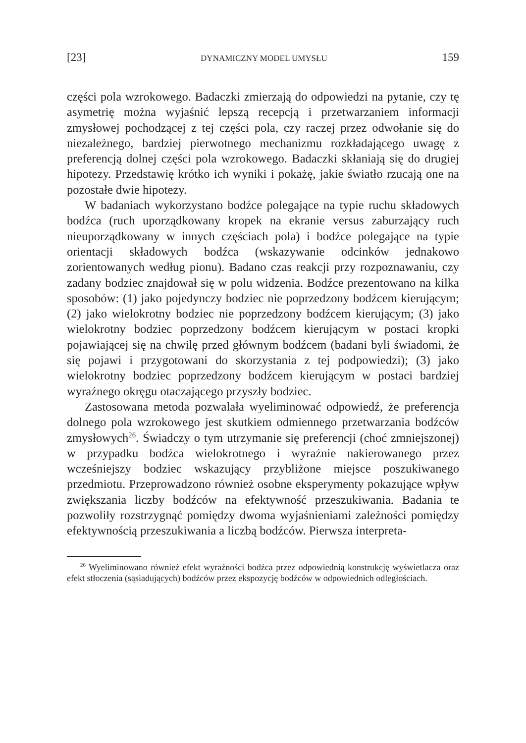[23] DYNAMICZNY MODEL UMYSŁU 159
części pola wzrokowego. Badaczki zmierzają do odpowiedzi na pytanie, czy tę asymetrię można wyjaśnić lepszą recepcją i przetwarzaniem informacji zmysłowej pochodzącej z tej części pola, czy raczej przez odwołanie się do niezależnego, bardziej pierwotnego mechanizmu rozkładającego uwagę z preferencją dolnej części pola wzrokowego. Badaczki skłaniają się do drugiej hipotezy. Przedstawię krótko ich wyniki i pokażę, jakie światło rzucają one na pozostałe dwie hipotezy.
W badaniach wykorzystano bodźce polegające na typie ruchu składowych bodźca (ruch uporządkowany kropek na ekranie versus zaburzający ruch nieuporządkowany w innych częściach pola) i bodźce polegające na typie orientacji składowych bodźca (wskazywanie odcinków jednakowo zorientowanych według pionu). Badano czas reakcji przy rozpoznawaniu, czy zadany bodziec znajdował się w polu widzenia. Bodźce prezentowano na kilka sposobów: (1) jako pojedynczy bodziec nie poprzedzony bodźcem kierującym; (2) jako wielokrotny bodziec nie poprzedzony bodźcem kierującym; (3) jako wielokrotny bodziec poprzedzony bodźcem kierującym w postaci kropki pojawiającej się na chwilę przed głównym bodźcem (badani byli świadomi, że się pojawi i przygotowani do skorzystania z tej podpowiedzi); (3) jako wielokrotny bodziec poprzedzony bodźcem kierującym w postaci bardziej wyraźnego okręgu otaczającego przyszły bodziec.
Zastosowana metoda pozwalała wyeliminować odpowiedź, że preferencja dolnego pola wzrokowego jest skutkiem odmiennego przetwarzania bodźców zmysłowych<sup>26</sup>. Świadczy o tym utrzymanie się preferencji (choć zmniejszonej) w przypadku bodźca wielokrotnego i wyraźnie nakierowanego przez wcześniejszy bodziec wskazujący przybliżone miejsce poszukiwanego przedmiotu. Przeprowadzono również osobne eksperymenty pokazujące wpływ zwiększania liczby bodźców na efektywność przeszukiwania. Badania te pozwoliły rozstrzygnąć pomiędzy dwoma wyjaśnieniami zależności pomiędzy efektywnością przeszukiwania a liczbą bodźców. Pierwsza interpreta-
<sup>26</sup> Wyeliminowano również efekt wyraźności bodźca przez odpowiednią konstrukcję wyświetlacza oraz efekt stłoczenia (sąsiadujących) bodźców przez ekspozycję bodźców w odpowiednich odległościach.